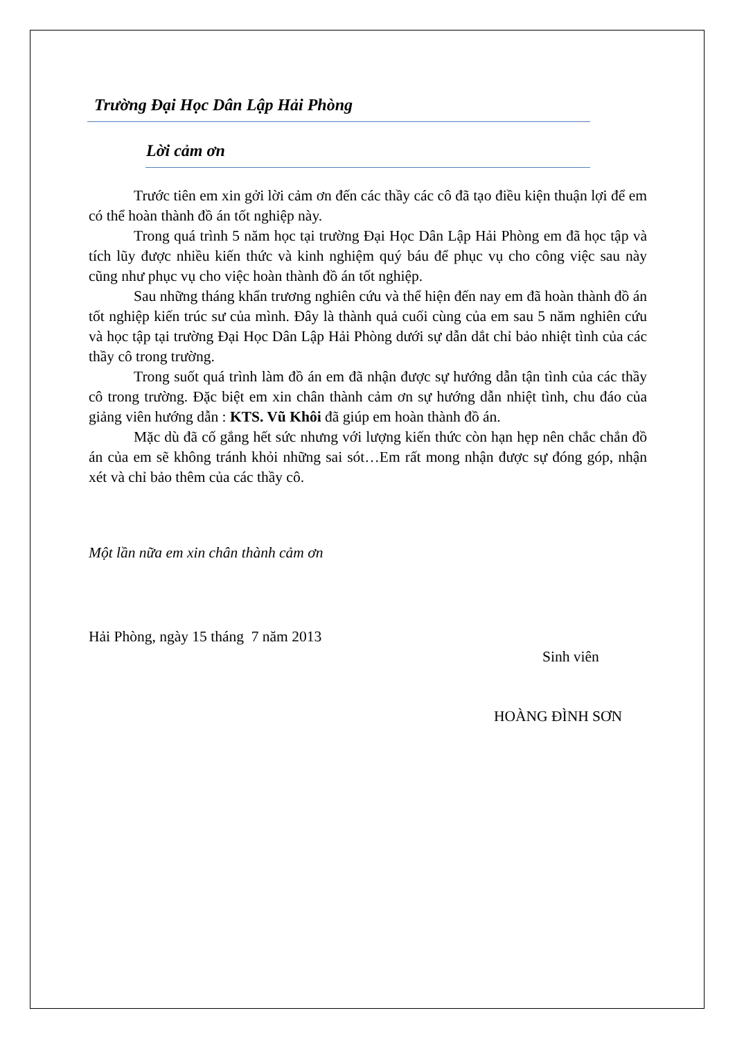Trường Đại Học Dân Lập Hải Phòng
Lời cảm ơn
Trước tiên em xin gởi lời cảm ơn đến các thầy các cô đã tạo điều kiện thuận lợi để em có thể hoàn thành đồ án tốt nghiệp này.
Trong quá trình 5 năm học tại trường Đại Học Dân Lập Hải Phòng em đã học tập và tích lũy được nhiều kiến thức và kinh nghiệm quý báu để phục vụ cho công việc sau này cũng như phục vụ cho việc hoàn thành đồ án tốt nghiệp.
Sau những tháng khẩn trương nghiên cứu và thể hiện đến nay em đã hoàn thành đồ án tốt nghiệp kiến trúc sư của mình. Đây là thành quả cuối cùng của em sau 5 năm nghiên cứu và học tập tại trường Đại Học Dân Lập Hải Phòng dưới sự dẫn dắt chỉ bảo nhiệt tình của các thầy cô trong trường.
Trong suốt quá trình làm đồ án em đã nhận được sự hướng dẫn tận tình của các thầy cô trong trường. Đặc biệt em xin chân thành cảm ơn sự hướng dẫn nhiệt tình, chu đáo của giảng viên hướng dẫn : KTS. Vũ Khôi đã giúp em hoàn thành đồ án.
Mặc dù đã cố gắng hết sức nhưng với lượng kiến thức còn hạn hẹp nên chắc chắn đồ án của em sẽ không tránh khỏi những sai sót…Em rất mong nhận được sự đóng góp, nhận xét và chỉ bảo thêm của các thầy cô.
Một lần nữa em xin chân thành cảm ơn
Hải Phòng, ngày 15 tháng 7 năm 2013
Sinh viên
HOÀNG ĐÌNH SƠN